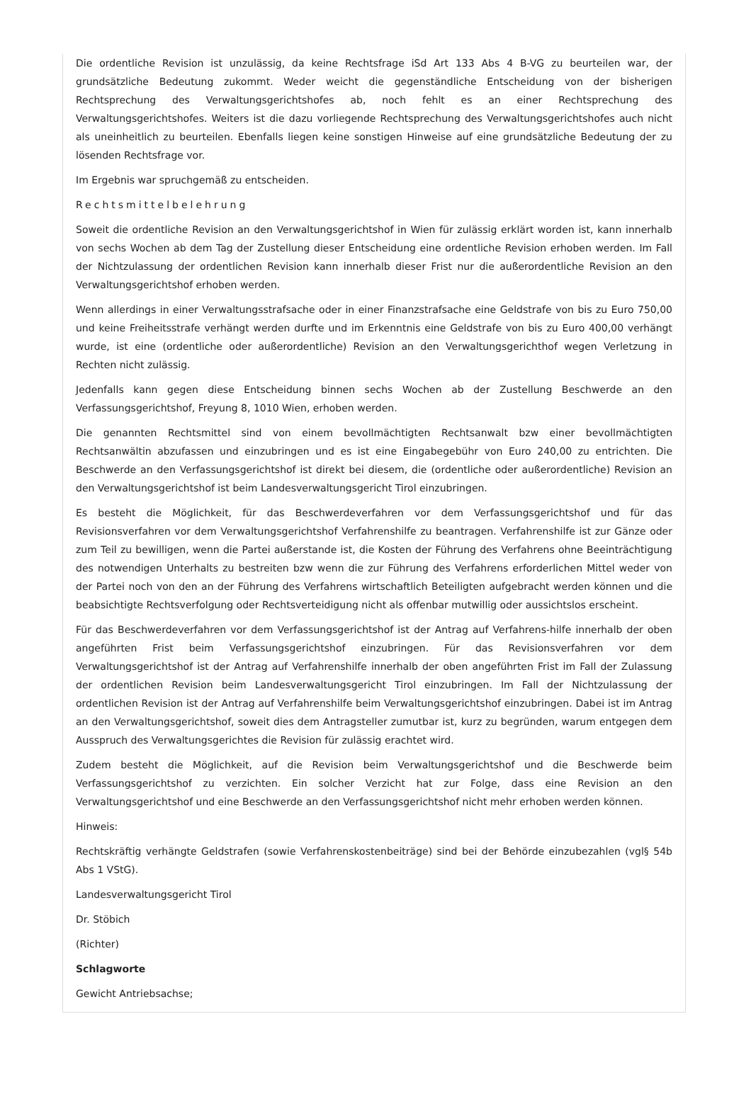Die ordentliche Revision ist unzulässig, da keine Rechtsfrage iSd Art 133 Abs 4 B-VG zu beurteilen war, der grundsätzliche Bedeutung zukommt. Weder weicht die gegenständliche Entscheidung von der bisherigen Rechtsprechung des Verwaltungsgerichtshofes ab, noch fehlt es an einer Rechtsprechung des Verwaltungsgerichtshofes. Weiters ist die dazu vorliegende Rechtsprechung des Verwaltungsgerichtshofes auch nicht als uneinheitlich zu beurteilen. Ebenfalls liegen keine sonstigen Hinweise auf eine grundsätzliche Bedeutung der zu lösenden Rechtsfrage vor.
Im Ergebnis war spruchgemäß zu entscheiden.
Rechtsmittelbelehrung
Soweit die ordentliche Revision an den Verwaltungsgerichtshof in Wien für zulässig erklärt worden ist, kann innerhalb von sechs Wochen ab dem Tag der Zustellung dieser Entscheidung eine ordentliche Revision erhoben werden. Im Fall der Nichtzulassung der ordentlichen Revision kann innerhalb dieser Frist nur die außerordentliche Revision an den Verwaltungsgerichtshof erhoben werden.
Wenn allerdings in einer Verwaltungsstrafsache oder in einer Finanzstrafsache eine Geldstrafe von bis zu Euro 750,00 und keine Freiheitsstrafe verhängt werden durfte und im Erkenntnis eine Geldstrafe von bis zu Euro 400,00 verhängt wurde, ist eine (ordentliche oder außerordentliche) Revision an den Verwaltungsgerichthof wegen Verletzung in Rechten nicht zulässig.
Jedenfalls kann gegen diese Entscheidung binnen sechs Wochen ab der Zustellung Beschwerde an den Verfassungsgerichtshof, Freyung 8, 1010 Wien, erhoben werden.
Die genannten Rechtsmittel sind von einem bevollmächtigten Rechtsanwalt bzw einer bevollmächtigten Rechtsanwältin abzufassen und einzubringen und es ist eine Eingabegebühr von Euro 240,00 zu entrichten. Die Beschwerde an den Verfassungsgerichtshof ist direkt bei diesem, die (ordentliche oder außerordentliche) Revision an den Verwaltungsgerichtshof ist beim Landesverwaltungsgericht Tirol einzubringen.
Es besteht die Möglichkeit, für das Beschwerdeverfahren vor dem Verfassungsgerichtshof und für das Revisionsverfahren vor dem Verwaltungsgerichtshof Verfahrenshilfe zu beantragen. Verfahrenshilfe ist zur Gänze oder zum Teil zu bewilligen, wenn die Partei außerstande ist, die Kosten der Führung des Verfahrens ohne Beeinträchtigung des notwendigen Unterhalts zu bestreiten bzw wenn die zur Führung des Verfahrens erforderlichen Mittel weder von der Partei noch von den an der Führung des Verfahrens wirtschaftlich Beteiligten aufgebracht werden können und die beabsichtigte Rechtsverfolgung oder Rechtsverteidigung nicht als offenbar mutwillig oder aussichtslos erscheint.
Für das Beschwerdeverfahren vor dem Verfassungsgerichtshof ist der Antrag auf Verfahrens-hilfe innerhalb der oben angeführten Frist beim Verfassungsgerichtshof einzubringen. Für das Revisionsverfahren vor dem Verwaltungsgerichtshof ist der Antrag auf Verfahrenshilfe innerhalb der oben angeführten Frist im Fall der Zulassung der ordentlichen Revision beim Landesverwaltungsgericht Tirol einzubringen. Im Fall der Nichtzulassung der ordentlichen Revision ist der Antrag auf Verfahrenshilfe beim Verwaltungsgerichtshof einzubringen. Dabei ist im Antrag an den Verwaltungsgerichtshof, soweit dies dem Antragsteller zumutbar ist, kurz zu begründen, warum entgegen dem Ausspruch des Verwaltungsgerichtes die Revision für zulässig erachtet wird.
Zudem besteht die Möglichkeit, auf die Revision beim Verwaltungsgerichtshof und die Beschwerde beim Verfassungsgerichtshof zu verzichten. Ein solcher Verzicht hat zur Folge, dass eine Revision an den Verwaltungsgerichtshof und eine Beschwerde an den Verfassungsgerichtshof nicht mehr erhoben werden können.
Hinweis:
Rechtskräftig verhängte Geldstrafen (sowie Verfahrenskostenbeiträge) sind bei der Behörde einzubezahlen (vgl§ 54b Abs 1 VStG).
Landesverwaltungsgericht Tirol
Dr. Stöbich
(Richter)
Schlagworte
Gewicht Antriebsachse;